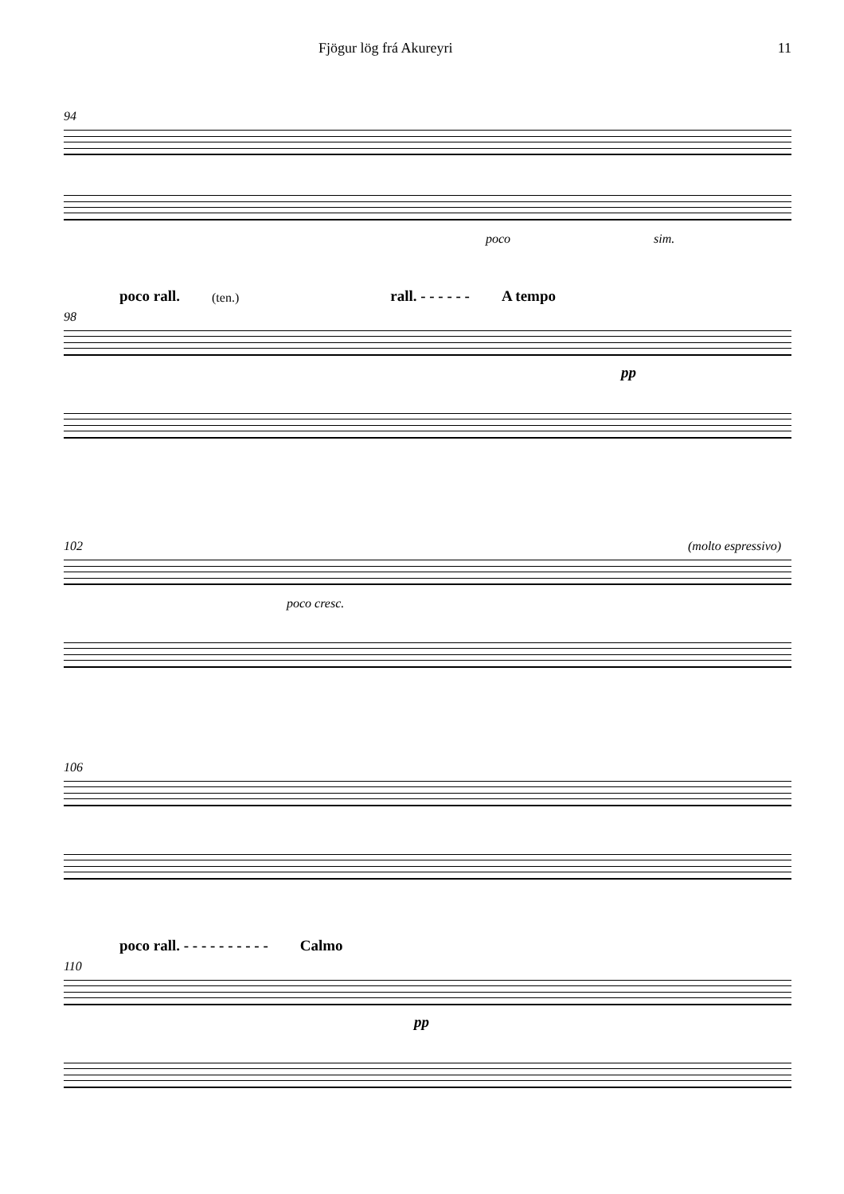Fjögur lög frá Akureyri 11
94
poco sim.
poco rall. (ten.) rall. - - - - - - A tempo
98
pp
102 (molto espressivo)
poco cresc.
106
poco rall. - - - - - - - - - - Calmo
110
pp